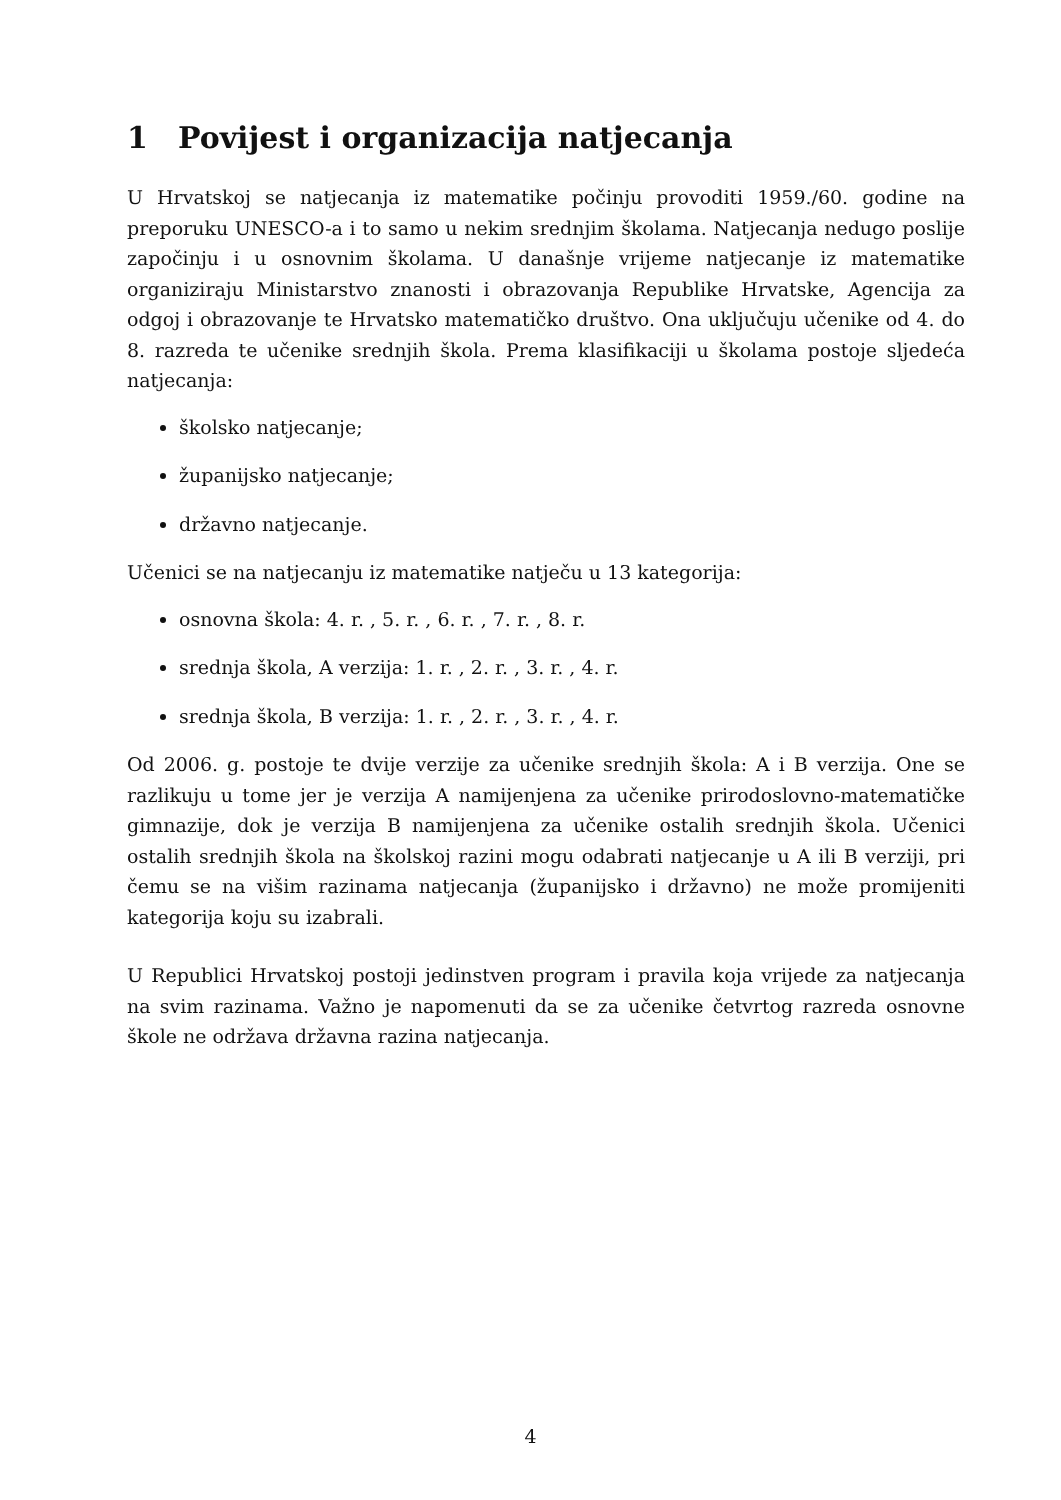1 Povijest i organizacija natjecanja
U Hrvatskoj se natjecanja iz matematike počinju provoditi 1959./60. godine na preporuku UNESCO-a i to samo u nekim srednjim školama. Natjecanja nedugo poslije započinju i u osnovnim školama. U današnje vrijeme natjecanje iz matematike organiziraju Ministarstvo znanosti i obrazovanja Republike Hrvatske, Agencija za odgoj i obrazovanje te Hrvatsko matematičko društvo. Ona uključuju učenike od 4. do 8. razreda te učenike srednjih škola. Prema klasifikaciji u školama postoje sljedeća natjecanja:
školsko natjecanje;
županijsko natjecanje;
državno natjecanje.
Učenici se na natjecanju iz matematike natječu u 13 kategorija:
osnovna škola: 4. r. , 5. r. , 6. r. , 7. r. , 8. r.
srednja škola, A verzija: 1. r. , 2. r. , 3. r. , 4. r.
srednja škola, B verzija: 1. r. , 2. r. , 3. r. , 4. r.
Od 2006. g. postoje te dvije verzije za učenike srednjih škola: A i B verzija. One se razlikuju u tome jer je verzija A namijenjena za učenike prirodoslovno-matematičke gimnazije, dok je verzija B namijenjena za učenike ostalih srednjih škola. Učenici ostalih srednjih škola na školskoj razini mogu odabrati natjecanje u A ili B verziji, pri čemu se na višim razinama natjecanja (županijsko i državno) ne može promijeniti kategorija koju su izabrali.
U Republici Hrvatskoj postoji jedinstven program i pravila koja vrijede za natjecanja na svim razinama. Važno je napomenuti da se za učenike četvrtog razreda osnovne škole ne održava državna razina natjecanja.
4